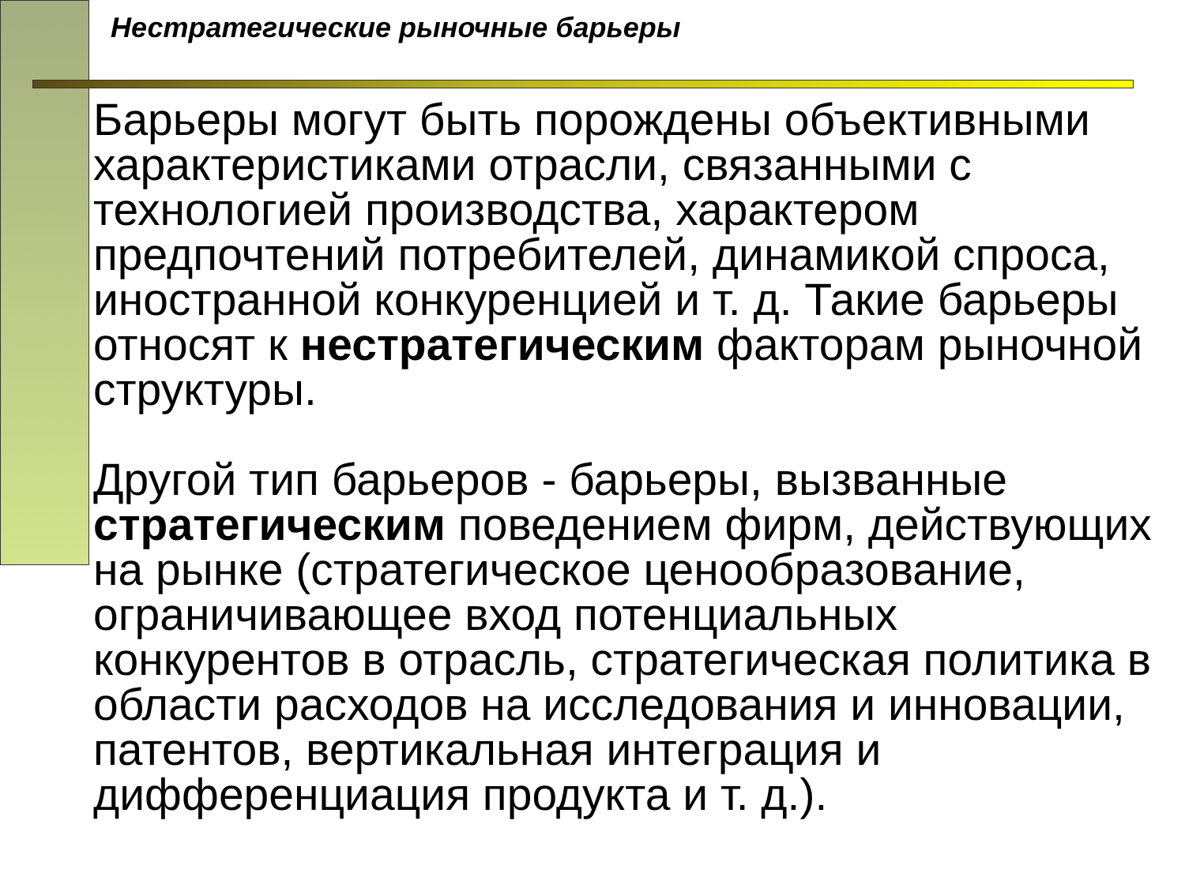Нестратегические рыночные барьеры
Барьеры могут быть порождены объективными характеристиками отрасли, связанными с технологией производства, характером предпочтений потребителей, динамикой спроса, иностранной конкуренцией и т. д. Такие барьеры относят к нестратегическим факторам рыночной структуры.
Другой тип барьеров - барьеры, вызванные стратегическим поведением фирм, действующих на рынке (стратегическое ценообразование, ограничивающее вход потенциальных конкурентов в отрасль, стратегическая политика в области расходов на исследования и инновации, патентов, вертикальная интеграция и дифференциация продукта и т. д.).